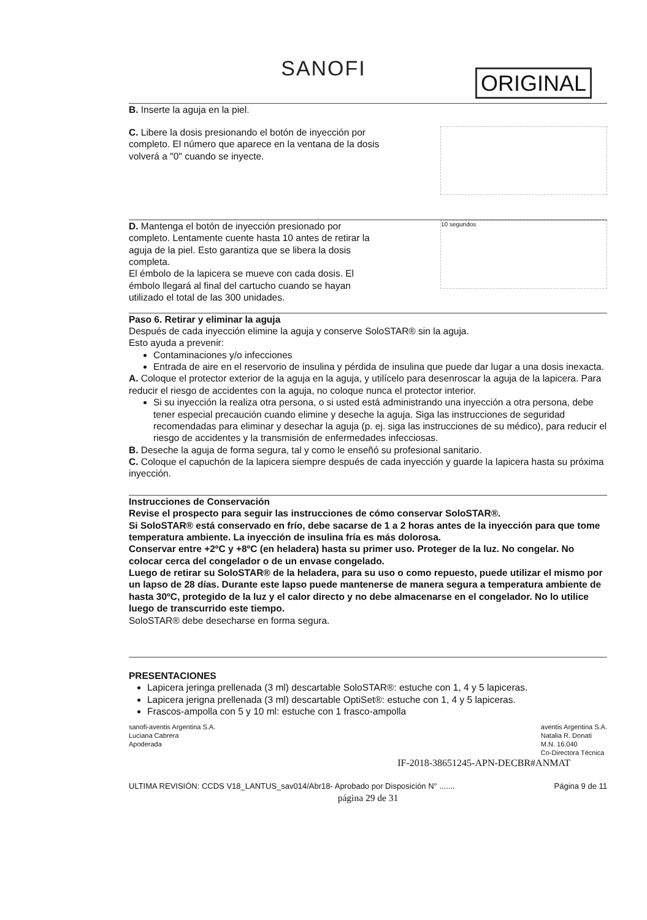SANOFI
ORIGINAL
B. Inserte la aguja en la piel.
C. Libere la dosis presionando el botón de inyección por completo. El número que aparece en la ventana de la dosis volverá a "0" cuando se inyecte.
D. Mantenga el botón de inyección presionado por completo. Lentamente cuente hasta 10 antes de retirar la aguja de la piel. Esto garantiza que se libera la dosis completa.
El émbolo de la lapicera se mueve con cada dosis. El émbolo llegará al final del cartucho cuando se hayan utilizado el total de las 300 unidades.
10 segundos
Paso 6. Retirar y eliminar la aguja
Después de cada inyección elimine la aguja y conserve SoloSTAR® sin la aguja.
Esto ayuda a prevenir:
Contaminaciones y/o infecciones
Entrada de aire en el reservorio de insulina y pérdida de insulina que puede dar lugar a una dosis inexacta.
A. Coloque el protector exterior de la aguja en la aguja, y utilícelo para desenroscar la aguja de la lapicera. Para reducir el riesgo de accidentes con la aguja, no coloque nunca el protector interior.
Si su inyección la realiza otra persona, o si usted está administrando una inyección a otra persona, debe tener especial precaución cuando elimine y deseche la aguja. Siga las instrucciones de seguridad recomendadas para eliminar y desechar la aguja (p. ej. siga las instrucciones de su médico), para reducir el riesgo de accidentes y la transmisión de enfermedades infecciosas.
B. Deseche la aguja de forma segura, tal y como le enseñó su profesional sanitario.
C. Coloque el capuchón de la lapicera siempre después de cada inyección y guarde la lapicera hasta su próxima inyección.
Instrucciones de Conservación
Revise el prospecto para seguir las instrucciones de cómo conservar SoloSTAR®.
Si SoloSTAR® está conservado en frío, debe sacarse de 1 a 2 horas antes de la inyección para que tome temperatura ambiente. La inyección de insulina fría es más dolorosa.
Conservar entre +2ºC y +8ºC (en heladera) hasta su primer uso. Proteger de la luz. No congelar. No colocar cerca del congelador o de un envase congelado.
Luego de retirar su SoloSTAR® de la heladera, para su uso o como repuesto, puede utilizar el mismo por un lapso de 28 días. Durante este lapso puede mantenerse de manera segura a temperatura ambiente de hasta 30ºC, protegido de la luz y el calor directo y no debe almacenarse en el congelador. No lo utilice luego de transcurrido este tiempo.
SoloSTAR® debe desecharse en forma segura.
PRESENTACIONES
Lapicera jeringa prellenada (3 ml) descartable SoloSTAR®: estuche con 1, 4 y 5 lapiceras.
Lapicera jerigna prellenada (3 ml) descartable OptiSet®: estuche con 1, 4 y 5 lapiceras.
Frascos-ampolla con 5 y 10 ml: estuche con 1 frasco-ampolla
sanofi-aventis Argentina S.A.
Luciana Cabrera
Apoderada
aventis Argentina S.A.
Natalia R. Donati
M.N. 16.040
Co-Directora Técnica
IF-2018-38651245-APN-DECBR#ANMAT
ULTIMA REVISIÓN: CCDS V18_LANTUS_sav014/Abr18- Aprobado por Disposición N° .......
Página 9 de 11
página 29 de 31